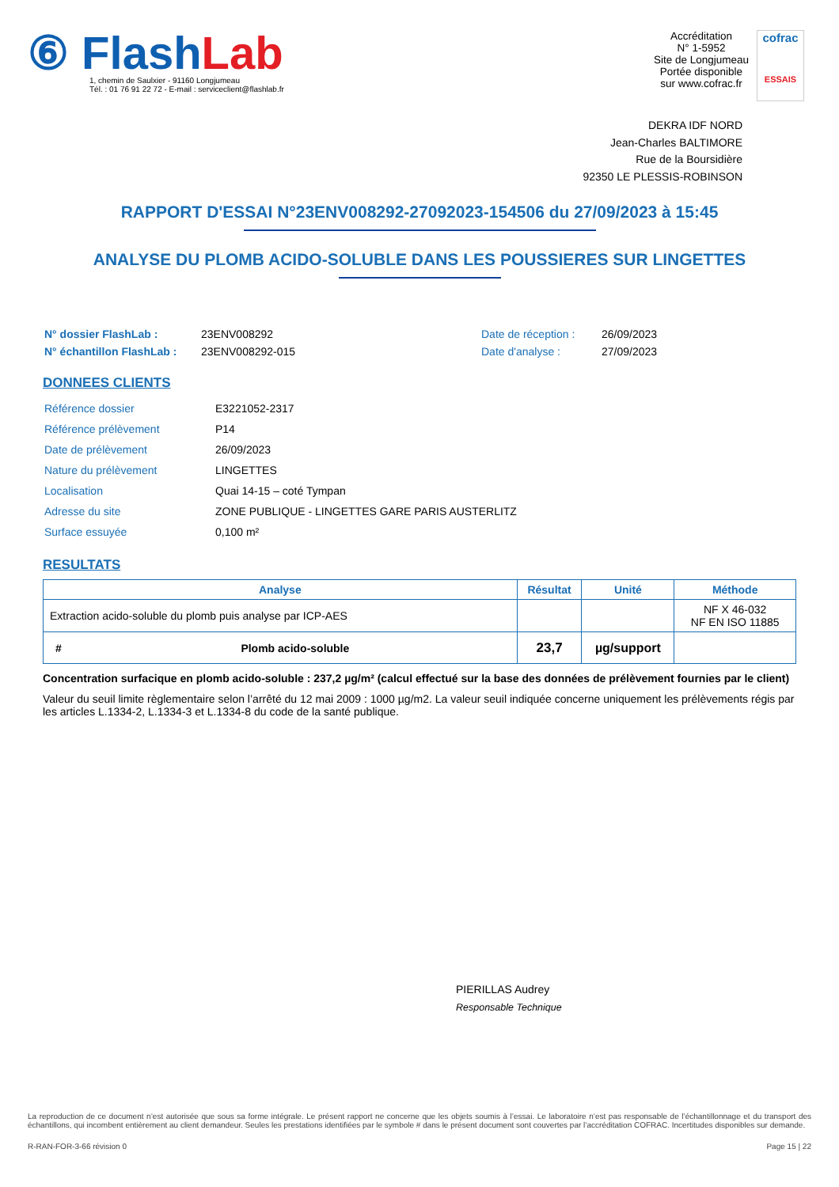⑥ FlashLab
1, chemin de Saulxier - 91160 Longjumeau
Tél. : 01 76 91 22 72 - E-mail : serviceclient@flashlab.fr
Accréditation
N° 1-5952
Site de Longjumeau
Portée disponible
sur www.cofrac.fr
cofrac
ESSAIS
DEKRA IDF NORD
Jean-Charles BALTIMORE
Rue de la Boursidière
92350 LE PLESSIS-ROBINSON
RAPPORT D'ESSAI N°23ENV008292-27092023-154506 du 27/09/2023 à 15:45
ANALYSE DU PLOMB ACIDO-SOLUBLE DANS LES POUSSIERES SUR LINGETTES
| N° dossier FlashLab : | 23ENV008292 | Date de réception : | 26/09/2023 |
| N° échantillon FlashLab : | 23ENV008292-015 | Date d'analyse : | 27/09/2023 |
DONNEES CLIENTS
| Référence dossier | E3221052-2317 |
| Référence prélèvement | P14 |
| Date de prélèvement | 26/09/2023 |
| Nature du prélèvement | LINGETTES |
| Localisation | Quai 14-15 – coté Tympan |
| Adresse du site | ZONE PUBLIQUE - LINGETTES GARE PARIS AUSTERLITZ |
| Surface essuyée | 0,100 m² |
RESULTATS
| Analyse | | Résultat | Unité | Méthode |
| --- | --- | --- | --- | --- |
| Extraction acido-soluble du plomb puis analyse par ICP-AES | | | | NF X 46-032 NF EN ISO 11885 |
| # | Plomb acido-soluble | 23,7 | µg/support | |
Concentration surfacique en plomb acido-soluble : 237,2 µg/m² (calcul effectué sur la base des données de prélèvement fournies par le client)
Valeur du seuil limite règlementaire selon l’arrêté du 12 mai 2009 : 1000 µg/m2. La valeur seuil indiquée concerne uniquement les prélèvements régis par les articles L.1334-2, L.1334-3 et L.1334-8 du code de la santé publique.
PIERILLAS Audrey
Responsable Technique
La reproduction de ce document n’est autorisée que sous sa forme intégrale. Le présent rapport ne concerne que les objets soumis à l’essai. Le laboratoire n’est pas responsable de l’échantillonnage et du transport des échantillons, qui incombent entièrement au client demandeur. Seules les prestations identifiées par le symbole # dans le présent document sont couvertes par l’accréditation COFRAC. Incertitudes disponibles sur demande.
R-RAN-FOR-3-66 révision 0 Page 15 | 22